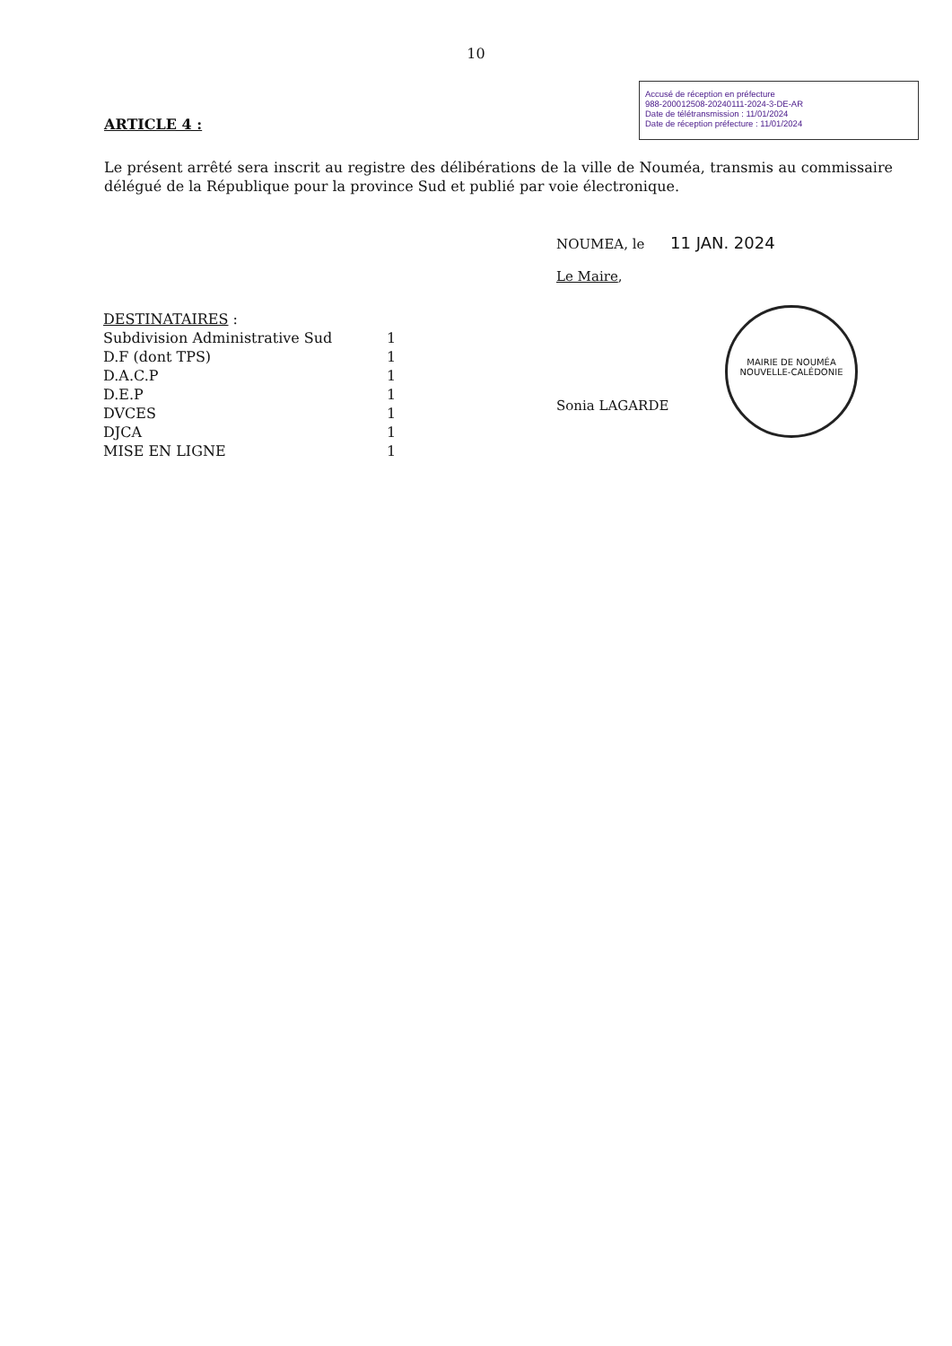10
Accusé de réception en préfecture
988-200012508-20240111-2024-3-DE-AR
Date de télétransmission : 11/01/2024
Date de réception préfecture : 11/01/2024
ARTICLE 4 :
Le présent arrêté sera inscrit au registre des délibérations de la ville de Nouméa, transmis au commissaire délégué de la République pour la province Sud et publié par voie électronique.
NOUMEA, le 11 JAN. 2024
Le Maire,
Sonia LAGARDE
DESTINATAIRES :
| Subdivision Administrative Sud | 1 |
| D.F (dont TPS) | 1 |
| D.A.C.P | 1 |
| D.E.P | 1 |
| DVCES | 1 |
| DJCA | 1 |
| MISE EN LIGNE | 1 |
MAIRIE DE NOUMÉA
NOUVELLE-CALÉDONIE